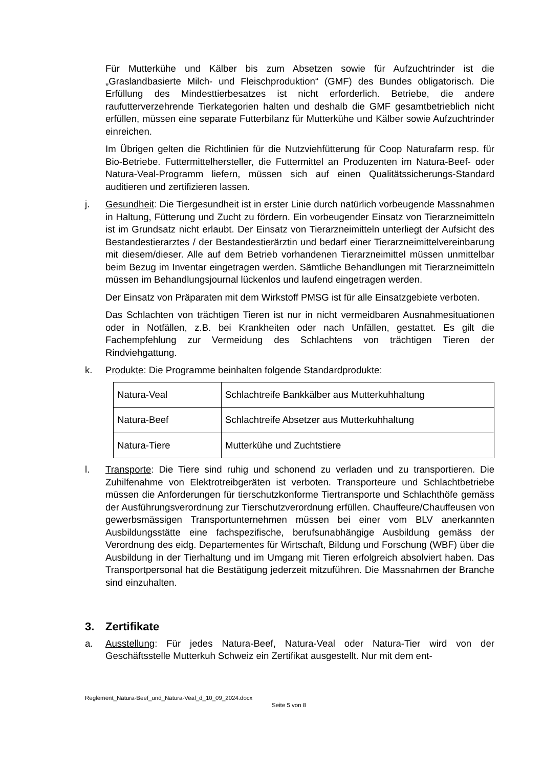Für Mutterkühe und Kälber bis zum Absetzen sowie für Aufzuchtrinder ist die „Graslandbasierte Milch- und Fleischproduktion“ (GMF) des Bundes obligatorisch. Die Erfüllung des Mindesttierbesatzes ist nicht erforderlich. Betriebe, die andere raufutterverzehrende Tierkategorien halten und deshalb die GMF gesamtbetrieblich nicht erfüllen, müssen eine separate Futterbilanz für Mutterkühe und Kälber sowie Aufzuchtrinder einreichen.
Im Übrigen gelten die Richtlinien für die Nutzviehfütterung für Coop Naturafarm resp. für Bio-Betriebe. Futtermittelhersteller, die Futtermittel an Produzenten im Natura-Beef- oder Natura-Veal-Programm liefern, müssen sich auf einen Qualitätssicherungs-Standard auditieren und zertifizieren lassen.
j. Gesundheit: Die Tiergesundheit ist in erster Linie durch natürlich vorbeugende Massnahmen in Haltung, Fütterung und Zucht zu fördern. Ein vorbeugender Einsatz von Tierarzneimitteln ist im Grundsatz nicht erlaubt. Der Einsatz von Tierarzneimitteln unterliegt der Aufsicht des Bestandestierarztes / der Bestandestierärztin und bedarf einer Tierarzneimittelvereinbarung mit diesem/dieser. Alle auf dem Betrieb vorhandenen Tierarzneimittel müssen unmittelbar beim Bezug im Inventar eingetragen werden. Sämtliche Behandlungen mit Tierarzneimitteln müssen im Behandlungsjournal lückenlos und laufend eingetragen werden.
Der Einsatz von Präparaten mit dem Wirkstoff PMSG ist für alle Einsatzgebiete verboten.
Das Schlachten von trächtigen Tieren ist nur in nicht vermeidbaren Ausnahmesituationen oder in Notfällen, z.B. bei Krankheiten oder nach Unfällen, gestattet. Es gilt die Fachempfehlung zur Vermeidung des Schlachtens von trächtigen Tieren der Rindviehgattung.
k. Produkte: Die Programme beinhalten folgende Standardprodukte:
| Natura-Veal | Schlachtreife Bankkälber aus Mutterkuhhaltung |
| Natura-Beef | Schlachtreife Absetzer aus Mutterkuhhaltung |
| Natura-Tiere | Mutterkühe und Zuchtstiere |
l. Transporte: Die Tiere sind ruhig und schonend zu verladen und zu transportieren. Die Zuhilfenahme von Elektrotreibgeräten ist verboten. Transporteure und Schlachtbetriebe müssen die Anforderungen für tierschutzkonforme Tiertransporte und Schlachthöfe gemäss der Ausführungsverordnung zur Tierschutzverordnung erfüllen. Chauffeure/Chauffeusen von gewerbsmässigen Transportunternehmen müssen bei einer vom BLV anerkannten Ausbildungsstätte eine fachspezifische, berufsunabhängige Ausbildung gemäss der Verordnung des eidg. Departementes für Wirtschaft, Bildung und Forschung (WBF) über die Ausbildung in der Tierhaltung und im Umgang mit Tieren erfolgreich absolviert haben. Das Transportpersonal hat die Bestätigung jederzeit mitzuführen. Die Massnahmen der Branche sind einzuhalten.
3. Zertifikate
a. Ausstellung: Für jedes Natura-Beef, Natura-Veal oder Natura-Tier wird von der Geschäftsstelle Mutterkuh Schweiz ein Zertifikat ausgestellt. Nur mit dem ent-
Reglement_Natura-Beef_und_Natura-Veal_d_10_09_2024.docx
Seite 5 von 8